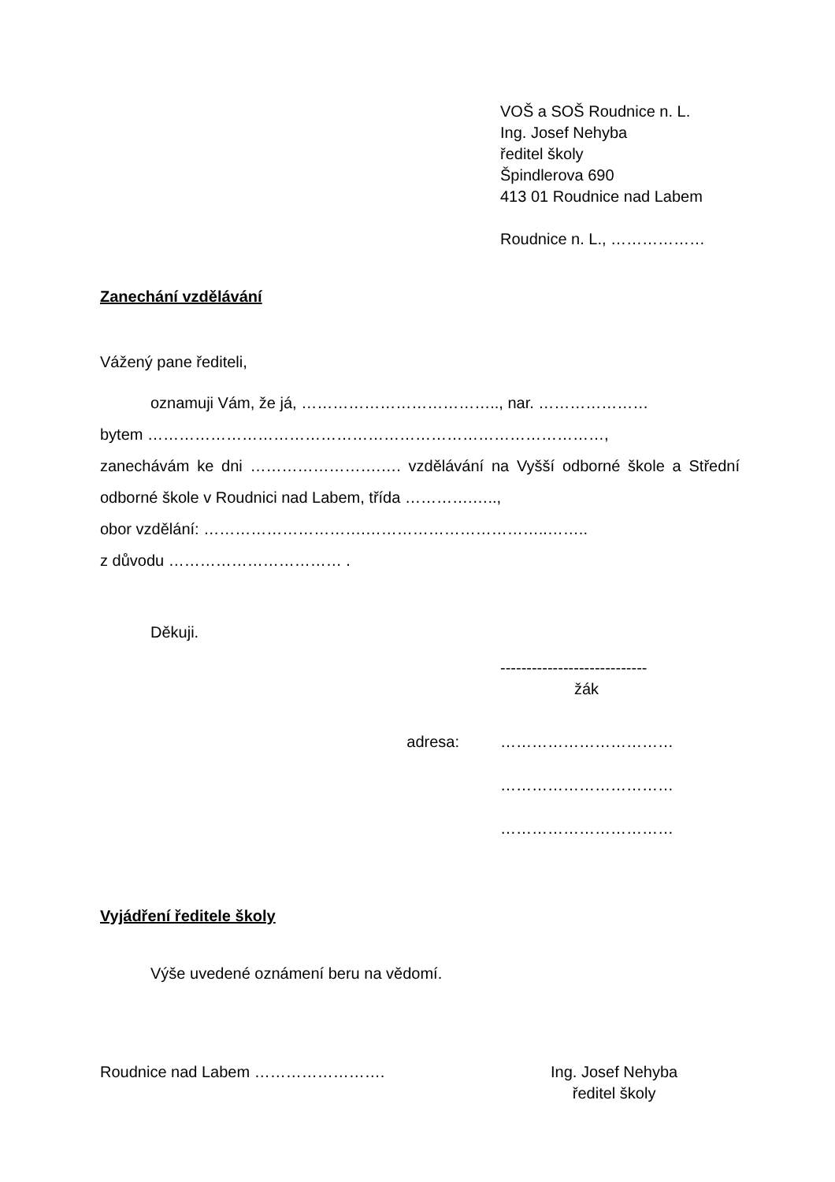VOŠ a SOŠ Roudnice n. L.
Ing. Josef Nehyba
ředitel školy
Špindlerova 690
413 01 Roudnice nad Labem
Roudnice n. L., ………………
Zanechání vzdělávání
Vážený pane řediteli,
oznamuji Vám, že já, ……………………………….., nar. …………………
bytem ……………………………………………………………………………,
zanechávám ke dni …………………….…. vzdělávání na Vyšší odborné škole a Střední odborné škole v Roudnici nad Labem, třída ………….…..,
obor vzdělání: ………………………….……………………………..……..
z důvodu …………………………… .
Děkuji.
----------------------------
žák
adresa: ……………………………
……………………………
……………………………
Vyjádření ředitele školy
Výše uvedené oznámení beru na vědomí.
Roudnice nad Labem ……………………. Ing. Josef Nehyba
ředitel školy